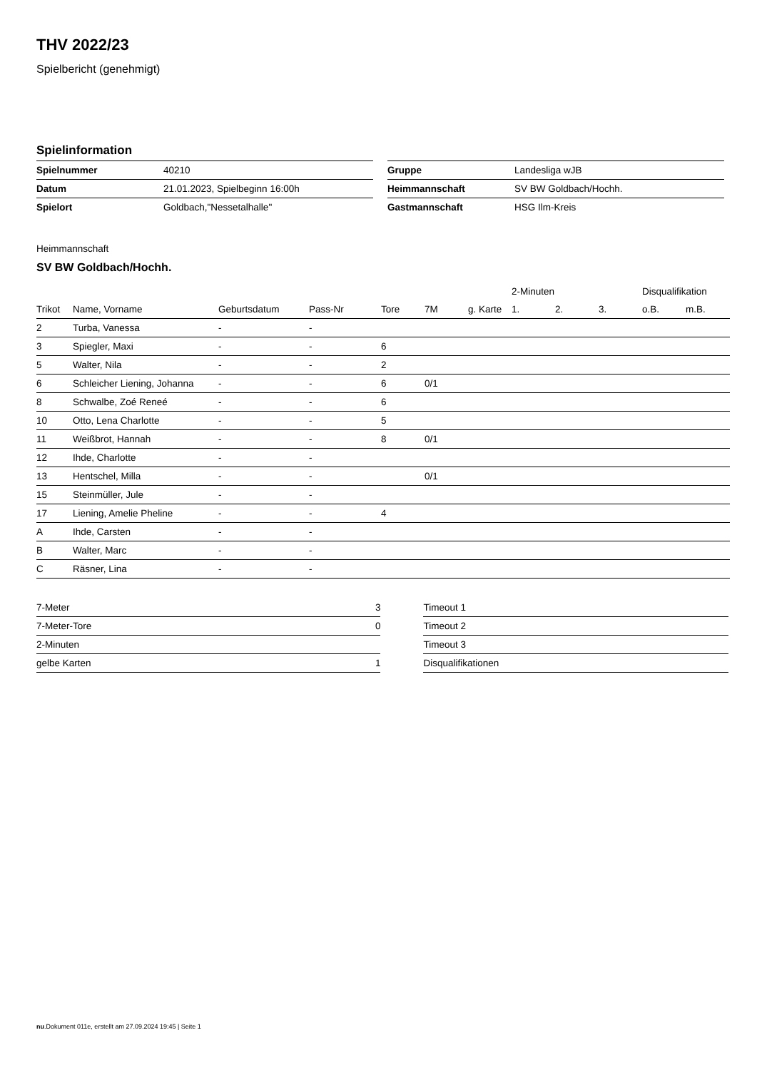THV 2022/23
Spielbericht (genehmigt)
Spielinformation
| Spielnummer | 40210 |
| Datum | 21.01.2023, Spielbeginn 16:00h |
| Spielort | Goldbach,"Nessetalhalle" |
| Gruppe | Landesliga wJB |
| Heimmannschaft | SV BW Goldbach/Hochh. |
| Gastmannschaft | HSG Ilm-Kreis |
Heimmannschaft
SV BW Goldbach/Hochh.
| | | | | | | | 2-Minuten | | | Disqualifikation | |
| --- | --- | --- | --- | --- | --- | --- | --- | --- | --- | --- | --- |
| Trikot | Name, Vorname | Geburtsdatum | Pass-Nr | Tore | 7M | g. Karte | 1. | 2. | 3. | o.B. | m.B. |
| 2 | Turba, Vanessa | - | - | | | | | | | | |
| 3 | Spiegler, Maxi | - | - | 6 | | | | | | | |
| 5 | Walter, Nila | - | - | 2 | | | | | | | |
| 6 | Schleicher Liening, Johanna | - | - | 6 | 0/1 | | | | | | |
| 8 | Schwalbe, Zoé Reneé | - | - | 6 | | | | | | | |
| 10 | Otto, Lena Charlotte | - | - | 5 | | | | | | | |
| 11 | Weißbrot, Hannah | - | - | 8 | 0/1 | | | | | | |
| 12 | Ihde, Charlotte | - | - | | | | | | | | |
| 13 | Hentschel, Milla | - | - | | 0/1 | | | | | | |
| 15 | Steinmüller, Jule | - | - | | | | | | | | |
| 17 | Liening, Amelie Pheline | - | - | 4 | | | | | | | |
| A | Ihde, Carsten | - | - | | | | | | | | |
| B | Walter, Marc | - | - | | | | | | | | |
| C | Räsner, Lina | - | - | | | | | | | | |
| 7-Meter | 3 |
| 7-Meter-Tore | 0 |
| 2-Minuten | |
| gelbe Karten | 1 |
| Timeout 1 |
| Timeout 2 |
| Timeout 3 |
| Disqualifikationen |
nu.Dokument 011e, erstellt am 27.09.2024 19:45 | Seite 1